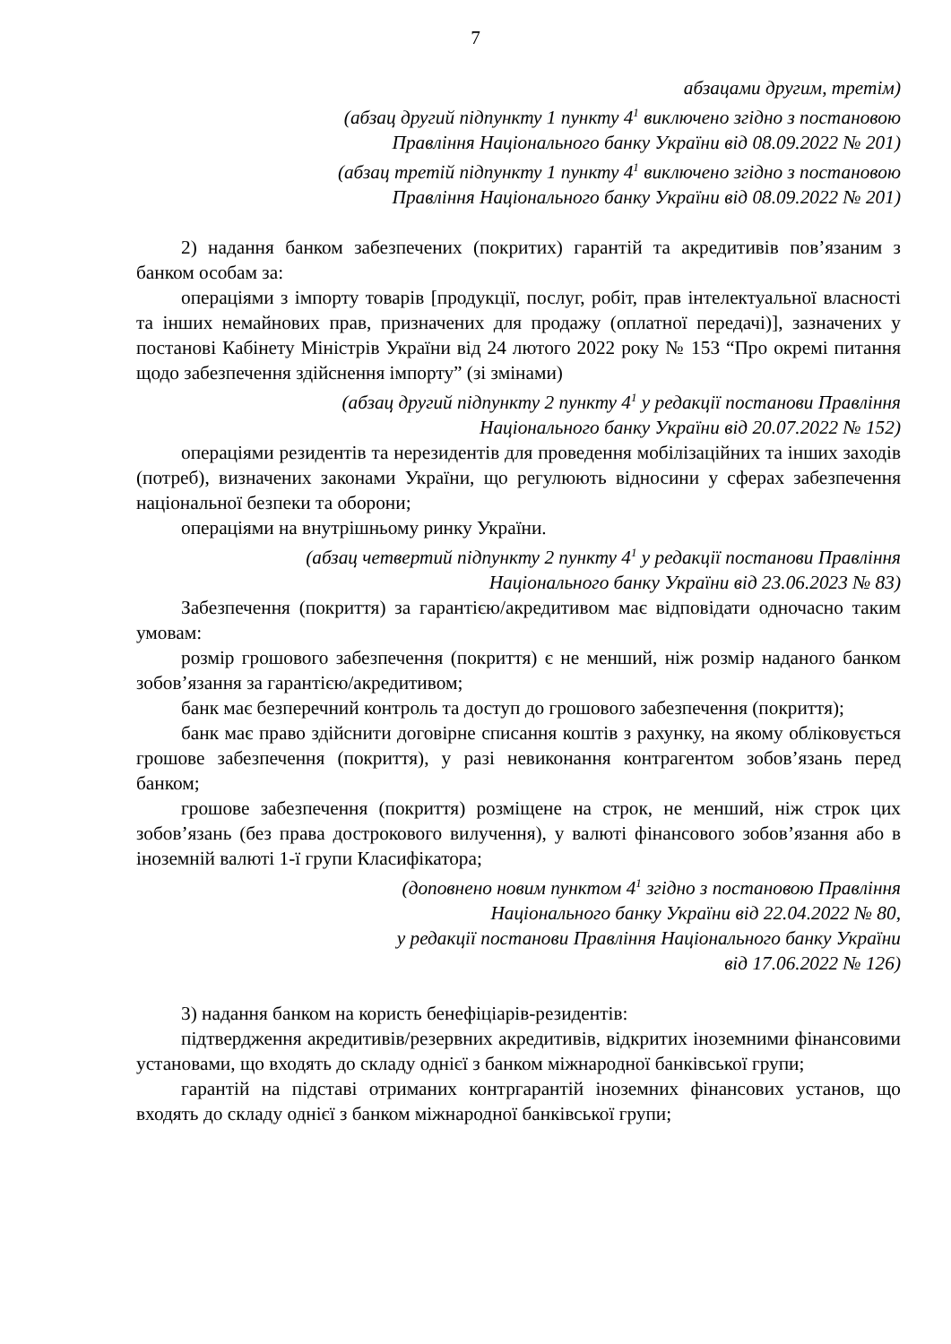7
абзацами другим, третім)
(абзац другий підпункту 1 пункту 4<sup>1</sup> виключено згідно з постановою
Правління Національного банку України від 08.09.2022 № 201)
(абзац третій підпункту 1 пункту 4<sup>1</sup> виключено згідно з постановою
Правління Національного банку України від 08.09.2022 № 201)
2) надання банком забезпечених (покритих) гарантій та акредитивів пов’язаним з банком особам за:
операціями з імпорту товарів [продукції, послуг, робіт, прав інтелектуальної власності та інших немайнових прав, призначених для продажу (оплатної передачі)], зазначених у постанові Кабінету Міністрів України від 24 лютого 2022 року № 153 “Про окремі питання щодо забезпечення здійснення імпорту” (зі змінами)
(абзац другий підпункту 2 пункту 4<sup>1</sup> у редакції постанови Правління
Національного банку України від 20.07.2022 № 152)
операціями резидентів та нерезидентів для проведення мобілізаційних та інших заходів (потреб), визначених законами України, що регулюють відносини у сферах забезпечення національної безпеки та оборони;
операціями на внутрішньому ринку України.
(абзац четвертий підпункту 2 пункту 4<sup>1</sup> у редакції постанови Правління
Національного банку України від 23.06.2023 № 83)
Забезпечення (покриття) за гарантією/акредитивом має відповідати одночасно таким умовам:
розмір грошового забезпечення (покриття) є не менший, ніж розмір наданого банком зобов’язання за гарантією/акредитивом;
банк має безперечний контроль та доступ до грошового забезпечення (покриття);
банк має право здійснити договірне списання коштів з рахунку, на якому обліковується грошове забезпечення (покриття), у разі невиконання контрагентом зобов’язань перед банком;
грошове забезпечення (покриття) розміщене на строк, не менший, ніж строк цих зобов’язань (без права дострокового вилучення), у валюті фінансового зобов’язання або в іноземній валюті 1-ї групи Класифікатора;
(доповнено новим пунктом 4<sup>1</sup> згідно з постановою Правління
Національного банку України від 22.04.2022 № 80,
у редакції постанови Правління Національного банку України
від 17.06.2022 № 126)
3) надання банком на користь бенефіціарів-резидентів:
підтвердження акредитивів/резервних акредитивів, відкритих іноземними фінансовими установами, що входять до складу однієї з банком міжнародної банківської групи;
гарантій на підставі отриманих контргарантій іноземних фінансових установ, що входять до складу однієї з банком міжнародної банківської групи;